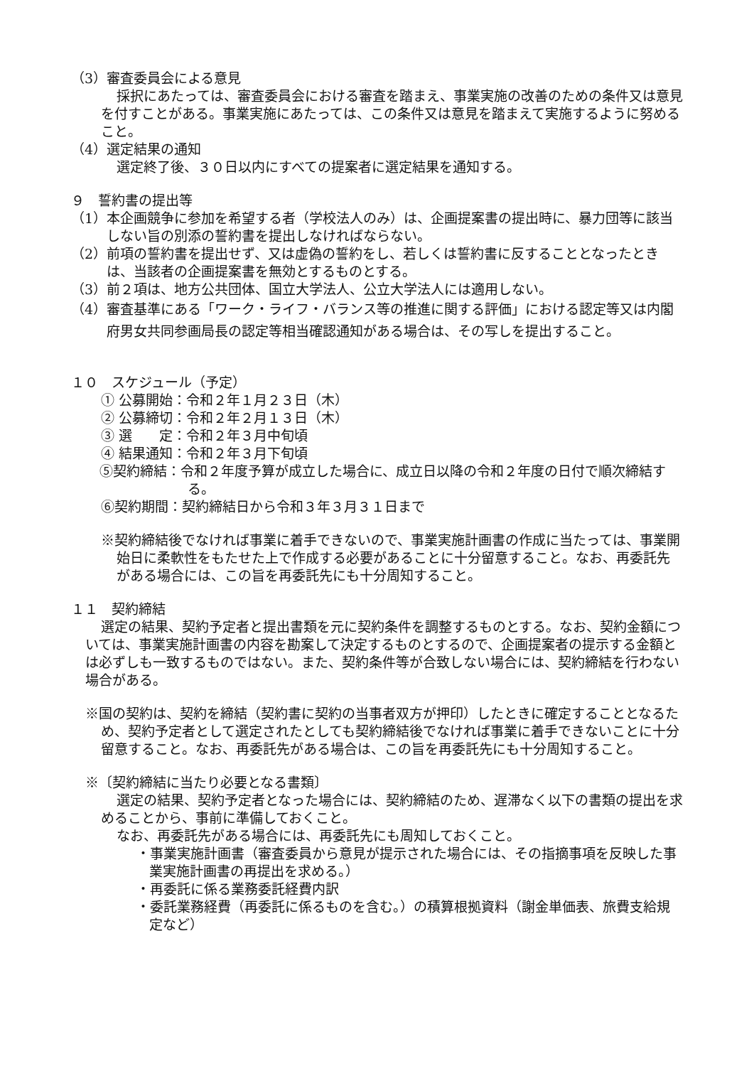（3）審査委員会による意見
採択にあたっては、審査委員会における審査を踏まえ、事業実施の改善のための条件又は意見を付すことがある。事業実施にあたっては、この条件又は意見を踏まえて実施するように努めること。
（4）選定結果の通知
選定終了後、３０日以内にすべての提案者に選定結果を通知する。
９　誓約書の提出等
（1）本企画競争に参加を希望する者（学校法人のみ）は、企画提案書の提出時に、暴力団等に該当しない旨の別添の誓約書を提出しなければならない。
（2）前項の誓約書を提出せず、又は虚偽の誓約をし、若しくは誓約書に反することとなったときは、当該者の企画提案書を無効とするものとする。
（3）前２項は、地方公共団体、国立大学法人、公立大学法人には適用しない。
（4）審査基準にある「ワーク・ライフ・バランス等の推進に関する評価」における認定等又は内閣府男女共同参画局長の認定等相当確認通知がある場合は、その写しを提出すること。
１０　スケジュール（予定）
① 公募開始：令和２年１月２３日（木）
② 公募締切：令和２年２月１３日（木）
③ 選　　定：令和２年３月中旬頃
④ 結果通知：令和２年３月下旬頃
⑤契約締結：令和２年度予算が成立した場合に、成立日以降の令和２年度の日付で順次締結する。
⑥契約期間：契約締結日から令和３年３月３１日まで
※契約締結後でなければ事業に着手できないので、事業実施計画書の作成に当たっては、事業開始日に柔軟性をもたせた上で作成する必要があることに十分留意すること。なお、再委託先がある場合には、この旨を再委託先にも十分周知すること。
１１　契約締結
選定の結果、契約予定者と提出書類を元に契約条件を調整するものとする。なお、契約金額については、事業実施計画書の内容を勘案して決定するものとするので、企画提案者の提示する金額とは必ずしも一致するものではない。また、契約条件等が合致しない場合には、契約締結を行わない場合がある。
※国の契約は、契約を締結（契約書に契約の当事者双方が押印）したときに確定することとなるため、契約予定者として選定されたとしても契約締結後でなければ事業に着手できないことに十分留意すること。なお、再委託先がある場合は、この旨を再委託先にも十分周知すること。
※〔契約締結に当たり必要となる書類〕
選定の結果、契約予定者となった場合には、契約締結のため、遅滞なく以下の書類の提出を求めることから、事前に準備しておくこと。
なお、再委託先がある場合には、再委託先にも周知しておくこと。
・事業実施計画書（審査委員から意見が提示された場合には、その指摘事項を反映した事業実施計画書の再提出を求める。）
・再委託に係る業務委託経費内訳
・委託業務経費（再委託に係るものを含む。）の積算根拠資料（謝金単価表、旅費支給規定など）